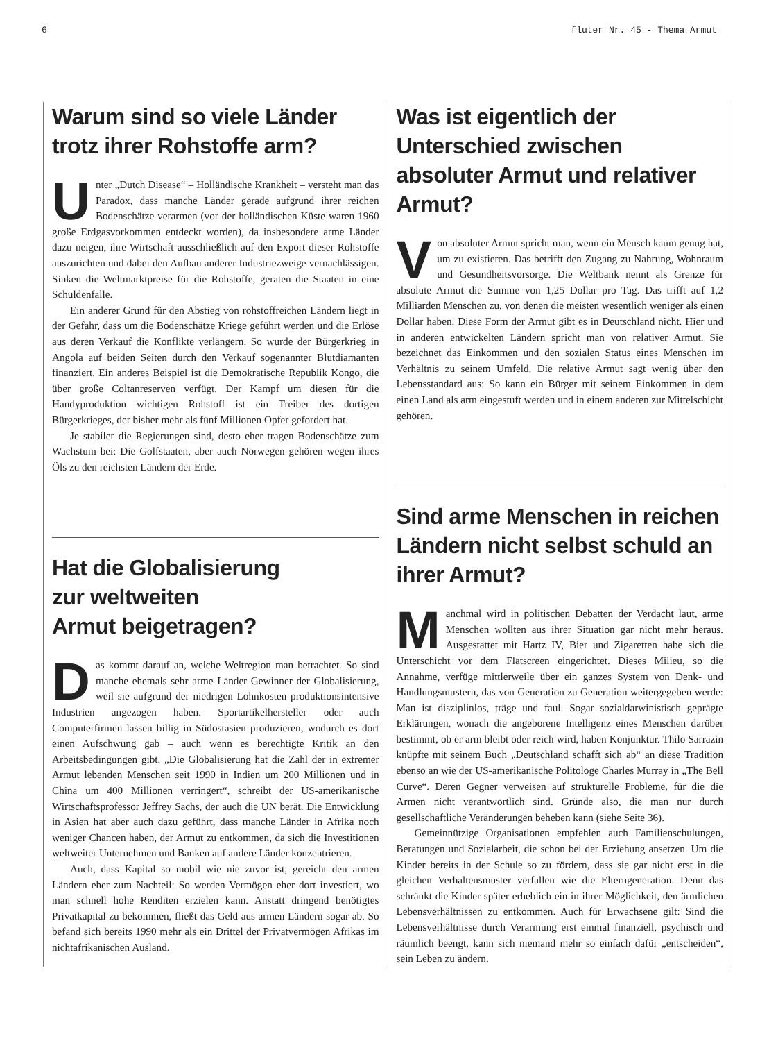6 fluter Nr. 45 - Thema Armut
Warum sind so viele Länder trotz ihrer Rohstoffe arm?
Unter „Dutch Disease“ – Holländische Krankheit – versteht man das Paradox, dass manche Länder gerade aufgrund ihrer reichen Bodenschätze verarmen (vor der holländischen Küste waren 1960 große Erdgasvorkommen entdeckt worden), da insbesondere arme Länder dazu neigen, ihre Wirtschaft ausschließlich auf den Export dieser Rohstoffe auszurichten und dabei den Aufbau anderer Industriezweige vernachlässigen. Sinken die Weltmarktpreise für die Rohstoffe, geraten die Staaten in eine Schuldenfalle.
Ein anderer Grund für den Abstieg von rohstoffreichen Ländern liegt in der Gefahr, dass um die Bodenschätze Kriege geführt werden und die Erlöse aus deren Verkauf die Konflikte verlängern. So wurde der Bürgerkrieg in Angola auf beiden Seiten durch den Verkauf sogenannter Blutdiamanten finanziert. Ein anderes Beispiel ist die Demokratische Republik Kongo, die über große Coltanreserven verfügt. Der Kampf um diesen für die Handyproduktion wichtigen Rohstoff ist ein Treiber des dortigen Bürgerkrieges, der bisher mehr als fünf Millionen Opfer gefordert hat.
Je stabiler die Regierungen sind, desto eher tragen Bodenschätze zum Wachstum bei: Die Golfstaaten, aber auch Norwegen gehören wegen ihres Öls zu den reichsten Ländern der Erde.
Hat die Globalisierung
zur weltweiten
Armut beigetragen?
Das kommt darauf an, welche Weltregion man betrachtet. So sind manche ehemals sehr arme Länder Gewinner der Globalisierung, weil sie aufgrund der niedrigen Lohnkosten produktionsintensive Industrien angezogen haben. Sportartikelhersteller oder auch Computerfirmen lassen billig in Südostasien produzieren, wodurch es dort einen Aufschwung gab – auch wenn es berechtigte Kritik an den Arbeitsbedingungen gibt. „Die Globalisierung hat die Zahl der in extremer Armut lebenden Menschen seit 1990 in Indien um 200 Millionen und in China um 400 Millionen verringert“, schreibt der US-amerikanische Wirtschaftsprofessor Jeffrey Sachs, der auch die UN berät. Die Entwicklung in Asien hat aber auch dazu geführt, dass manche Länder in Afrika noch weniger Chancen haben, der Armut zu entkommen, da sich die Investitionen weltweiter Unternehmen und Banken auf andere Länder konzentrieren.
Auch, dass Kapital so mobil wie nie zuvor ist, gereicht den armen Ländern eher zum Nachteil: So werden Vermögen eher dort investiert, wo man schnell hohe Renditen erzielen kann. Anstatt dringend benötigtes Privatkapital zu bekommen, fließt das Geld aus armen Ländern sogar ab. So befand sich bereits 1990 mehr als ein Drittel der Privatvermögen Afrikas im nichtafrikanischen Ausland.
Was ist eigentlich der Unterschied zwischen absoluter Armut und relativer Armut?
Von absoluter Armut spricht man, wenn ein Mensch kaum genug hat, um zu existieren. Das betrifft den Zugang zu Nahrung, Wohnraum und Gesundheitsvorsorge. Die Weltbank nennt als Grenze für absolute Armut die Summe von 1,25 Dollar pro Tag. Das trifft auf 1,2 Milliarden Menschen zu, von denen die meisten wesentlich weniger als einen Dollar haben. Diese Form der Armut gibt es in Deutschland nicht. Hier und in anderen entwickelten Ländern spricht man von relativer Armut. Sie bezeichnet das Einkommen und den sozialen Status eines Menschen im Verhältnis zu seinem Umfeld. Die relative Armut sagt wenig über den Lebensstandard aus: So kann ein Bürger mit seinem Einkommen in dem einen Land als arm eingestuft werden und in einem anderen zur Mittelschicht gehören.
Sind arme Menschen in reichen Ländern nicht selbst schuld an ihrer Armut?
Manchmal wird in politischen Debatten der Verdacht laut, arme Menschen wollten aus ihrer Situation gar nicht mehr heraus. Ausgestattet mit Hartz IV, Bier und Zigaretten habe sich die Unterschicht vor dem Flatscreen eingerichtet. Dieses Milieu, so die Annahme, verfüge mittlerweile über ein ganzes System von Denk- und Handlungsmustern, das von Generation zu Generation weitergegeben werde: Man ist disziplinlos, träge und faul. Sogar sozialdarwinistisch geprägte Erklärungen, wonach die angeborene Intelligenz eines Menschen darüber bestimmt, ob er arm bleibt oder reich wird, haben Konjunktur. Thilo Sarrazin knüpfte mit seinem Buch „Deutschland schafft sich ab“ an diese Tradition ebenso an wie der US-amerikanische Politologe Charles Murray in „The Bell Curve“. Deren Gegner verweisen auf strukturelle Probleme, für die die Armen nicht verantwortlich sind. Gründe also, die man nur durch gesellschaftliche Veränderungen beheben kann (siehe Seite 36).
Gemeinnützige Organisationen empfehlen auch Familienschulungen, Beratungen und Sozialarbeit, die schon bei der Erziehung ansetzen. Um die Kinder bereits in der Schule so zu fördern, dass sie gar nicht erst in die gleichen Verhaltensmuster verfallen wie die Elterngeneration. Denn das schränkt die Kinder später erheblich ein in ihrer Möglichkeit, den ärmlichen Lebensverhältnissen zu entkommen. Auch für Erwachsene gilt: Sind die Lebensverhältnisse durch Verarmung erst einmal finanziell, psychisch und räumlich beengt, kann sich niemand mehr so einfach dafür „entscheiden“, sein Leben zu ändern.